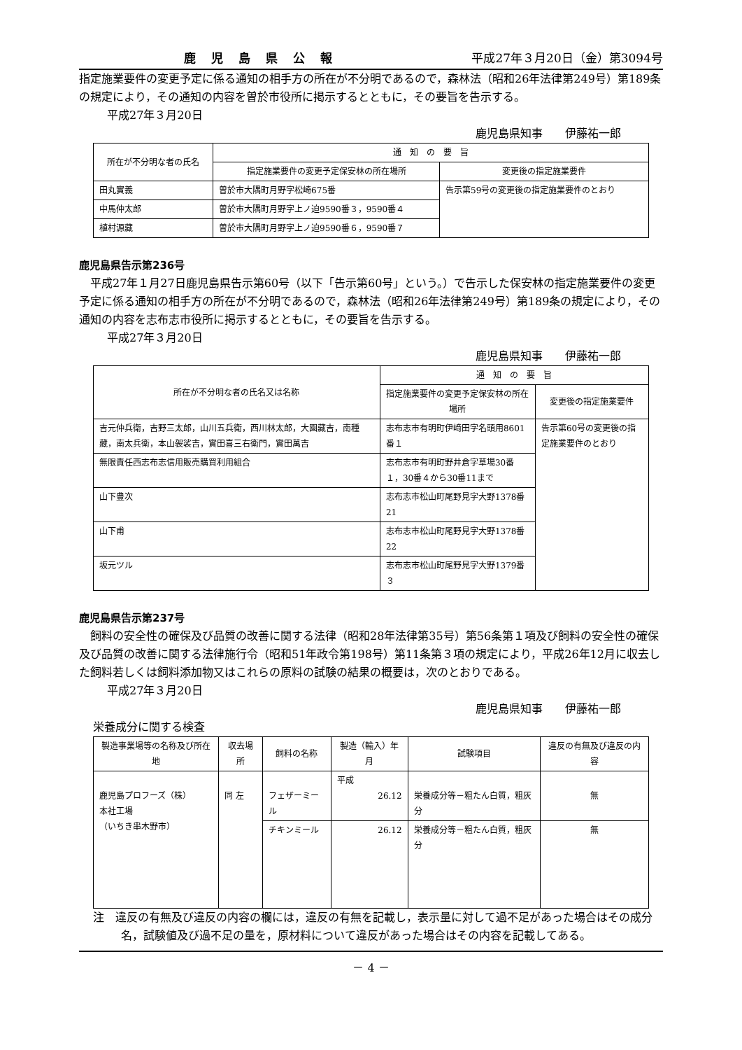鹿児島県公報 平成27年３月20日（金）第3094号
指定施業要件の変更予定に係る通知の相手方の所在が不分明であるので，森林法（昭和26年法律第249号）第189条の規定により，その通知の内容を曽於市役所に掲示するとともに，その要旨を告示する。
平成27年３月20日
鹿児島県知事　　伊藤祐一郎
| 所在が不分明な者の氏名 | 通 知 の 要 旨 | |
| --- | --- | --- |
| | 指定施業要件の変更予定保安林の所在場所 | 変更後の指定施業要件 |
| 田丸實義 | 曽於市大隅町月野字松崎675番 | 告示第59号の変更後の指定施業要件のとおり |
| 中馬仲太郎 | 曽於市大隅町月野字上ノ迫9590番３，9590番４ | |
| 植村源藏 | 曽於市大隅町月野字上ノ迫9590番６，9590番７ | |
鹿児島県告示第236号
平成27年１月27日鹿児島県告示第60号（以下「告示第60号」という。）で告示した保安林の指定施業要件の変更予定に係る通知の相手方の所在が不分明であるので，森林法（昭和26年法律第249号）第189条の規定により，その通知の内容を志布志市役所に掲示するとともに，その要旨を告示する。
平成27年３月20日
鹿児島県知事　　伊藤祐一郎
| 所在が不分明な者の氏名又は名称 | 通 知 の 要 旨 | |
| --- | --- | --- |
| | 指定施業要件の変更予定保安林の所在場所 | 変更後の指定施業要件 |
| 吉元仲兵衛，吉野三太郎，山川五兵衛，西川林太郎，大園藏吉，南種藏，南太兵衛，本山袈裟吉，實田喜三右衛門，實田萬吉 | 志布志市有明町伊﨑田字名頭用8601番１ | 告示第60号の変更後の指定施業要件のとおり |
| 無限責任西志布志信用販売購買利用組合 | 志布志市有明町野井倉字草場30番１，30番４から30番11まで | |
| 山下豊次 | 志布志市松山町尾野見字大野1378番21 | |
| 山下甫 | 志布志市松山町尾野見字大野1378番22 | |
| 坂元ツル | 志布志市松山町尾野見字大野1379番３ | |
鹿児島県告示第237号
飼料の安全性の確保及び品質の改善に関する法律（昭和28年法律第35号）第56条第１項及び飼料の安全性の確保及び品質の改善に関する法律施行令（昭和51年政令第198号）第11条第３項の規定により，平成26年12月に収去した飼料若しくは飼料添加物又はこれらの原料の試験の結果の概要は，次のとおりである。
平成27年３月20日
鹿児島県知事　　伊藤祐一郎
栄養成分に関する検査
| 製造事業場等の名称及び所在地 | 収去場所 | 飼料の名称 | 製造（輸入）年月 | 試験項目 | 違反の有無及び違反の内容 |
| --- | --- | --- | --- | --- | --- |
| 鹿児島プロフーズ（株） 本社工場 （いちき串木野市） | 同 左 | フェザーミール | 平成 26.12 | 栄養成分等－粗たん白質，粗灰分 | 無 |
| | | チキンミール | 26.12 | 栄養成分等－粗たん白質，粗灰分 | 無 |
注　違反の有無及び違反の内容の欄には，違反の有無を記載し，表示量に対して過不足があった場合はその成分名，試験値及び過不足の量を，原材料について違反があった場合はその内容を記載してある。
－ 4 －